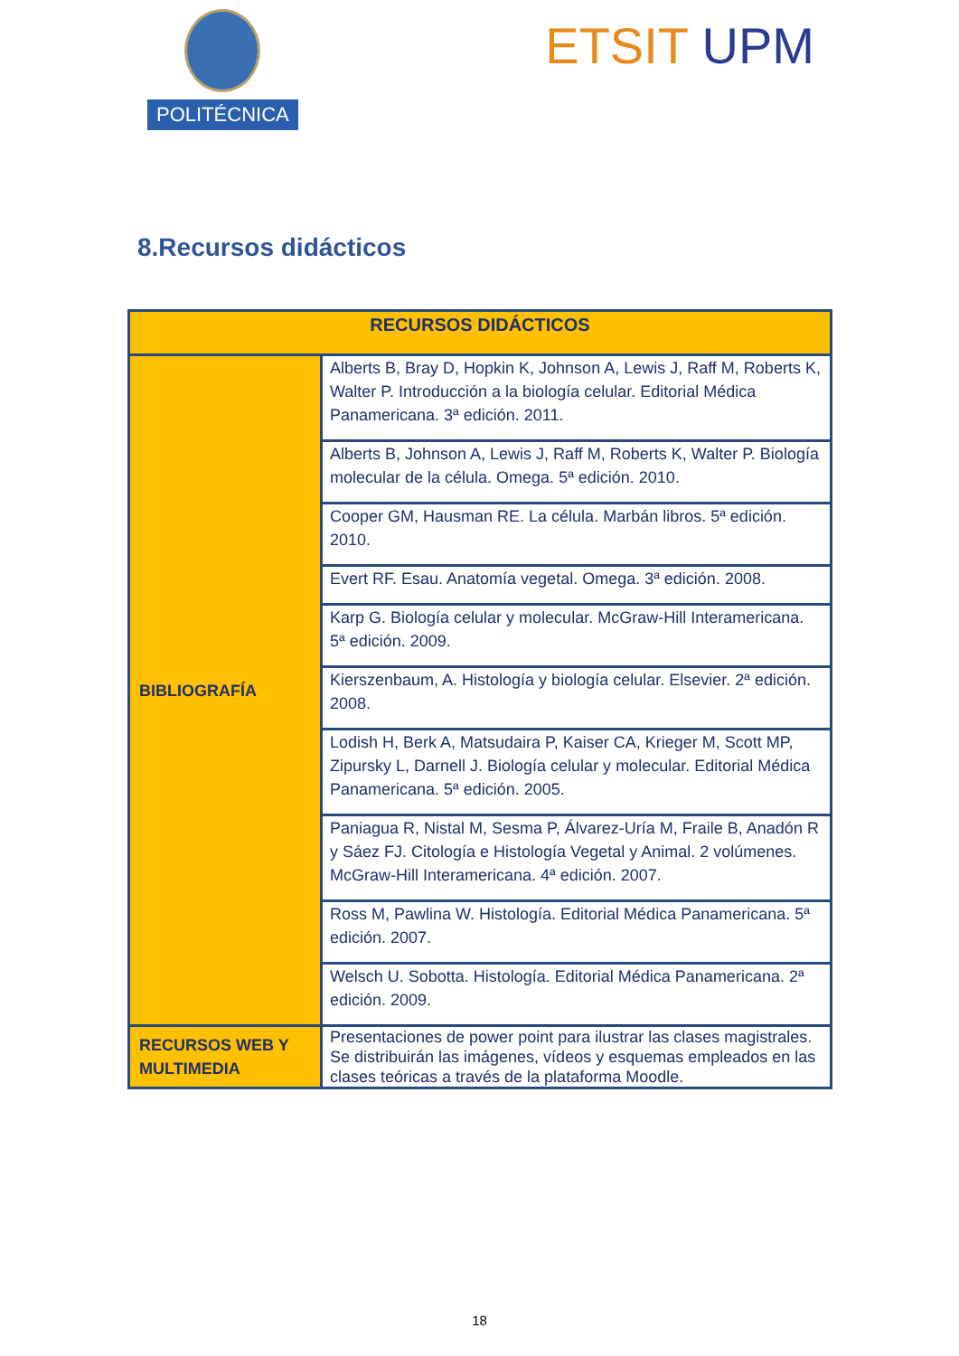POLITÉCNICA
ETSIT UPM
8.Recursos didácticos
| RECURSOS DIDÁCTICOS | |
| --- | --- |
| BIBLIOGRAFÍA | Alberts B, Bray D, Hopkin K, Johnson A, Lewis J, Raff M, Roberts K, Walter P. Introducción a la biología celular. Editorial Médica Panamericana. 3ª edición. 2011. |
| | Alberts B, Johnson A, Lewis J, Raff M, Roberts K, Walter P. Biología molecular de la célula. Omega. 5ª edición. 2010. |
| | Cooper GM, Hausman RE. La célula. Marbán libros. 5ª edición. 2010. |
| | Evert RF. Esau. Anatomía vegetal. Omega. 3ª edición. 2008. |
| | Karp G. Biología celular y molecular. McGraw-Hill Interamericana. 5ª edición. 2009. |
| | Kierszenbaum, A. Histología y biología celular. Elsevier. 2ª edición. 2008. |
| | Lodish H, Berk A, Matsudaira P, Kaiser CA, Krieger M, Scott MP, Zipursky L, Darnell J. Biología celular y molecular. Editorial Médica Panamericana. 5ª edición. 2005. |
| | Paniagua R, Nistal M, Sesma P, Álvarez-Uría M, Fraile B, Anadón R y Sáez FJ. Citología e Histología Vegetal y Animal. 2 volúmenes. McGraw-Hill Interamericana. 4ª edición. 2007. |
| | Ross M, Pawlina W. Histología. Editorial Médica Panamericana. 5ª edición. 2007. |
| | Welsch U. Sobotta. Histología. Editorial Médica Panamericana. 2ª edición. 2009. |
| RECURSOS WEB Y MULTIMEDIA | Presentaciones de power point para ilustrar las clases magistrales. Se distribuirán las imágenes, vídeos y esquemas empleados en las clases teóricas a través de la plataforma Moodle. |
18